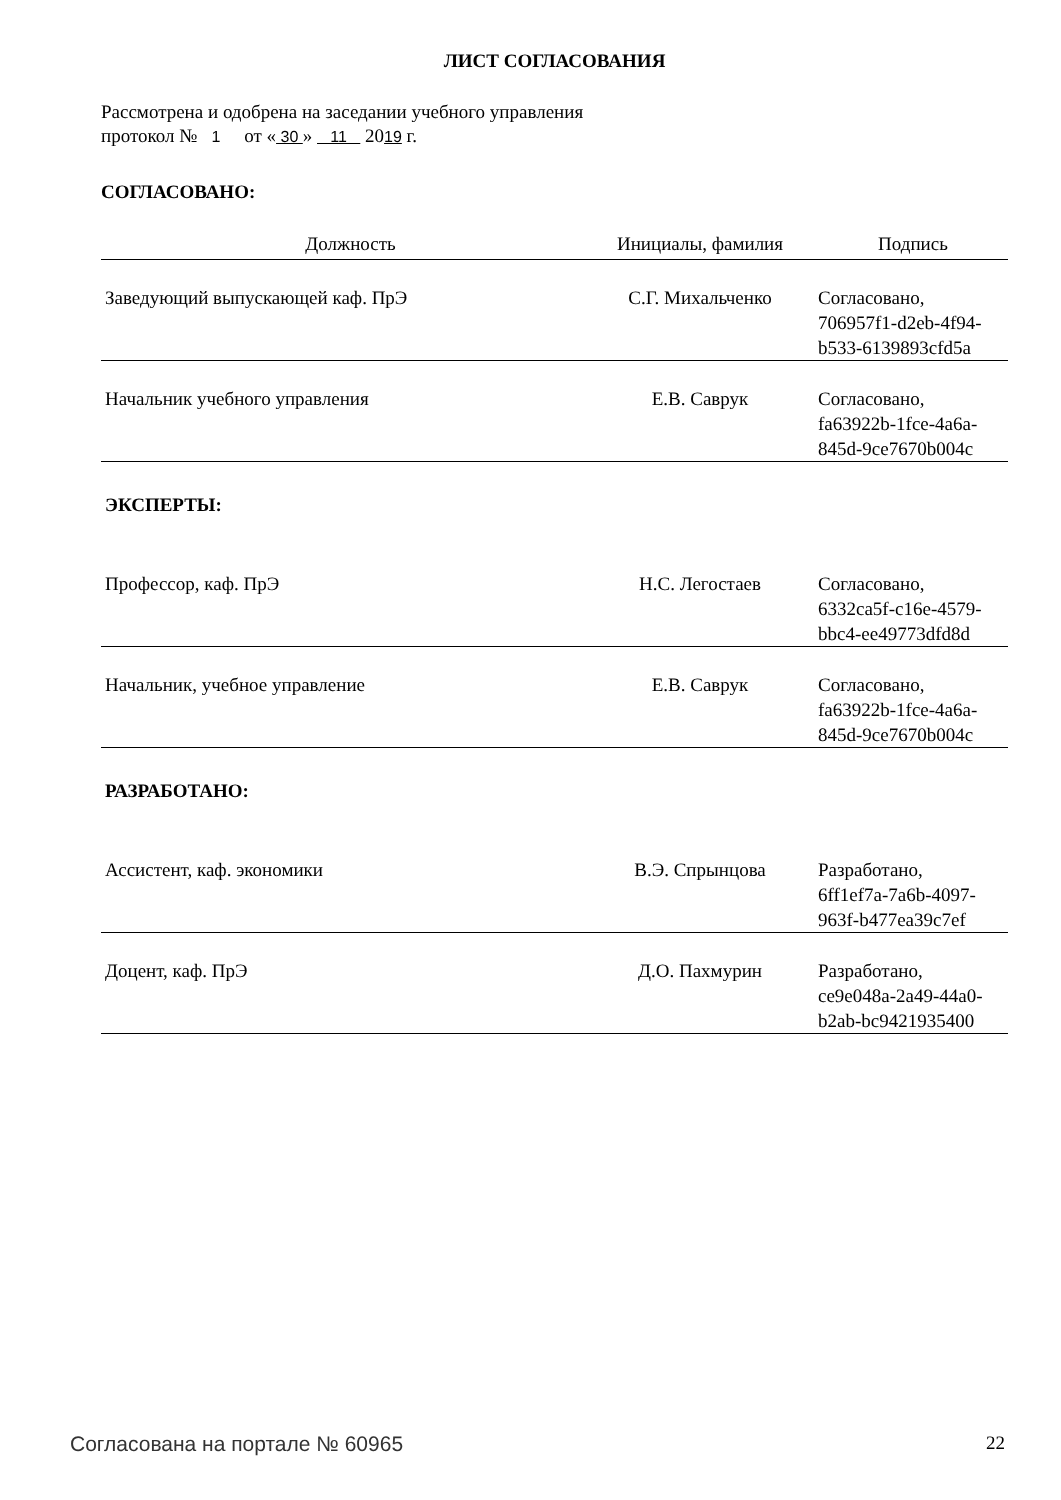ЛИСТ СОГЛАСОВАНИЯ
Рассмотрена и одобрена на заседании учебного управления
протокол № 1 от « 30 » 11 2019 г.
СОГЛАСОВАНО:
| Должность | Инициалы, фамилия | Подпись |
| --- | --- | --- |
| Заведующий выпускающей каф. ПрЭ | С.Г. Михальченко | Согласовано, 706957f1-d2eb-4f94- b533-6139893cfd5a |
| Начальник учебного управления | Е.В. Саврук | Согласовано, fa63922b-1fce-4a6a- 845d-9ce7670b004c |
ЭКСПЕРТЫ:
| Профессор, каф. ПрЭ | Н.С. Легостаев | Согласовано, 6332ca5f-c16e-4579- bbc4-ee49773dfd8d |
| Начальник, учебное управление | Е.В. Саврук | Согласовано, fa63922b-1fce-4a6a- 845d-9ce7670b004c |
РАЗРАБОТАНО:
| Ассистент, каф. экономики | В.Э. Спрынцова | Разработано, 6ff1ef7a-7a6b-4097- 963f-b477ea39c7ef |
| Доцент, каф. ПрЭ | Д.О. Пахмурин | Разработано, ce9e048a-2a49-44a0- b2ab-bc9421935400 |
Согласована на портале № 60965 22